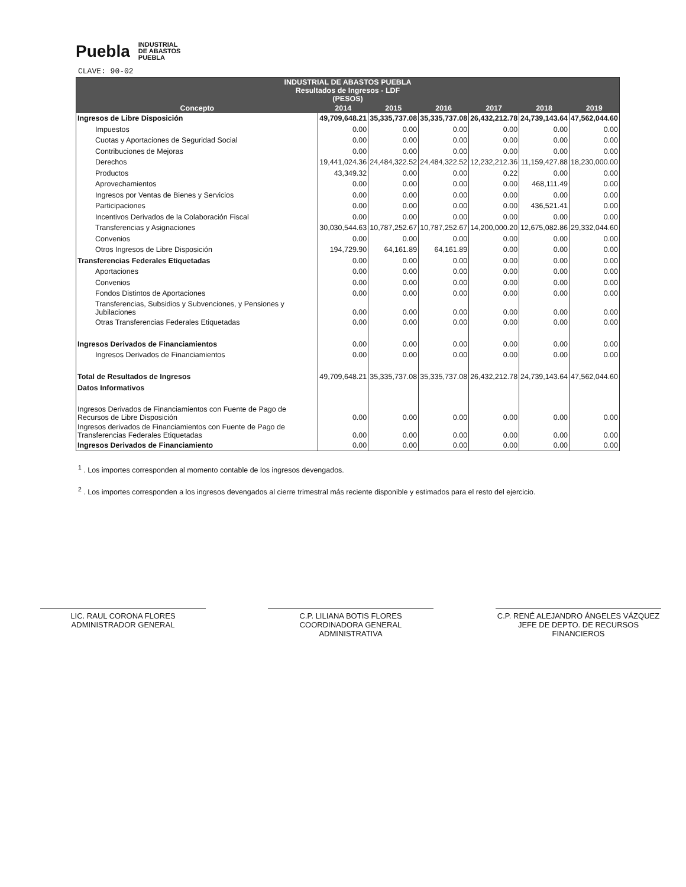Puebla INDUSTRIAL
DE ABASTOS
PUEBLA
CLAVE: 90-02
| INDUSTRIAL DE ABASTOS PUEBLA Resultados de Ingresos - LDF (PESOS) | | | | | | |
| --- | --- | --- | --- | --- | --- | --- |
| Concepto | 2014 | 2015 | 2016 | 2017 | 2018 | 2019 |
| Ingresos de Libre Disposición | 49,709,648.21 | 35,335,737.08 | 35,335,737.08 | 26,432,212.78 | 24,739,143.64 | 47,562,044.60 |
| Impuestos | 0.00 | 0.00 | 0.00 | 0.00 | 0.00 | 0.00 |
| Cuotas y Aportaciones de Seguridad Social | 0.00 | 0.00 | 0.00 | 0.00 | 0.00 | 0.00 |
| Contribuciones de Mejoras | 0.00 | 0.00 | 0.00 | 0.00 | 0.00 | 0.00 |
| Derechos | 19,441,024.36 | 24,484,322.52 | 24,484,322.52 | 12,232,212.36 | 11,159,427.88 | 18,230,000.00 |
| Productos | 43,349.32 | 0.00 | 0.00 | 0.22 | 0.00 | 0.00 |
| Aprovechamientos | 0.00 | 0.00 | 0.00 | 0.00 | 468,111.49 | 0.00 |
| Ingresos por Ventas de Bienes y Servicios | 0.00 | 0.00 | 0.00 | 0.00 | 0.00 | 0.00 |
| Participaciones | 0.00 | 0.00 | 0.00 | 0.00 | 436,521.41 | 0.00 |
| Incentivos Derivados de la Colaboración Fiscal | 0.00 | 0.00 | 0.00 | 0.00 | 0.00 | 0.00 |
| Transferencias y Asignaciones | 30,030,544.63 | 10,787,252.67 | 10,787,252.67 | 14,200,000.20 | 12,675,082.86 | 29,332,044.60 |
| Convenios | 0.00 | 0.00 | 0.00 | 0.00 | 0.00 | 0.00 |
| Otros Ingresos de Libre Disposición | 194,729.90 | 64,161.89 | 64,161.89 | 0.00 | 0.00 | 0.00 |
| Transferencias Federales Etiquetadas | 0.00 | 0.00 | 0.00 | 0.00 | 0.00 | 0.00 |
| Aportaciones | 0.00 | 0.00 | 0.00 | 0.00 | 0.00 | 0.00 |
| Convenios | 0.00 | 0.00 | 0.00 | 0.00 | 0.00 | 0.00 |
| Fondos Distintos de Aportaciones | 0.00 | 0.00 | 0.00 | 0.00 | 0.00 | 0.00 |
| Transferencias, Subsidios y Subvenciones, y Pensiones y Jubilaciones | 0.00 | 0.00 | 0.00 | 0.00 | 0.00 | 0.00 |
| Otras Transferencias Federales Etiquetadas | 0.00 | 0.00 | 0.00 | 0.00 | 0.00 | 0.00 |
| Ingresos Derivados de Financiamientos | 0.00 | 0.00 | 0.00 | 0.00 | 0.00 | 0.00 |
| Ingresos Derivados de Financiamientos | 0.00 | 0.00 | 0.00 | 0.00 | 0.00 | 0.00 |
| Total de Resultados de Ingresos | 49,709,648.21 | 35,335,737.08 | 35,335,737.08 | 26,432,212.78 | 24,739,143.64 | 47,562,044.60 |
| Datos Informativos | | | | | | |
| Ingresos Derivados de Financiamientos con Fuente de Pago de Recursos de Libre Disposición | 0.00 | 0.00 | 0.00 | 0.00 | 0.00 | 0.00 |
| Ingresos derivados de Financiamientos con Fuente de Pago de Transferencias Federales Etiquetadas | 0.00 | 0.00 | 0.00 | 0.00 | 0.00 | 0.00 |
| Ingresos Derivados de Financiamiento | 0.00 | 0.00 | 0.00 | 0.00 | 0.00 | 0.00 |
<sup>1</sup> . Los importes corresponden al momento contable de los ingresos devengados.
<sup>2</sup> . Los importes corresponden a los ingresos devengados al cierre trimestral más reciente disponible y estimados para el resto del ejercicio.
LIC. RAUL CORONA FLORES
ADMINISTRADOR GENERAL
C.P. LILIANA BOTIS FLORES
COORDINADORA GENERAL ADMINISTRATIVA
C.P. RENÉ ALEJANDRO ÁNGELES VÁZQUEZ
JEFE DE DEPTO. DE RECURSOS FINANCIEROS